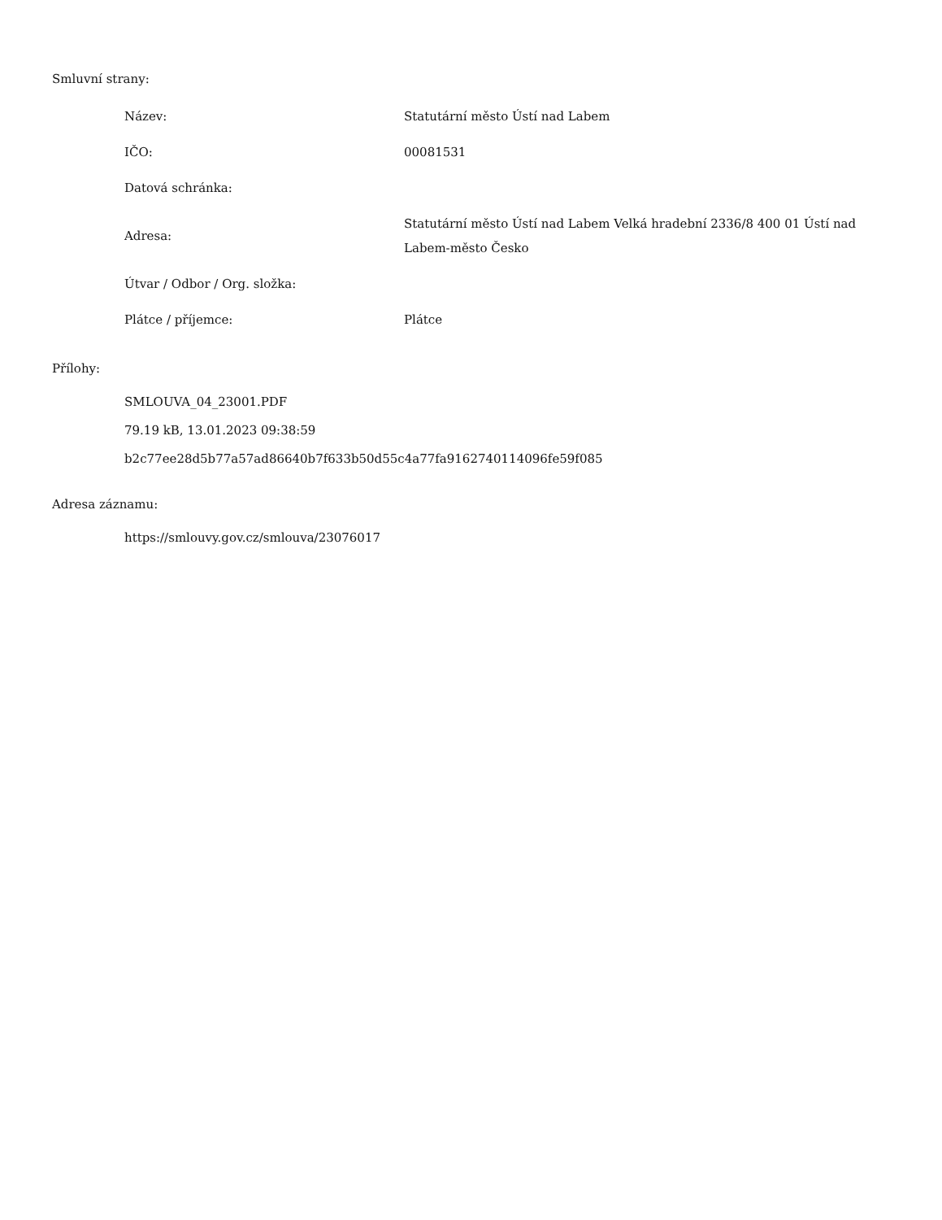Smluvní strany:
| Název: | Statutární město Ústí nad Labem |
| IČO: | 00081531 |
| Datová schránka: | |
| Adresa: | Statutární město Ústí nad Labem Velká hradební 2336/8 400 01 Ústí nad Labem-město Česko |
| Útvar / Odbor / Org. složka: | |
| Plátce / příjemce: | Plátce |
Přílohy:
SMLOUVA_04_23001.PDF
79.19 kB, 13.01.2023 09:38:59
b2c77ee28d5b77a57ad86640b7f633b50d55c4a77fa9162740114096fe59f085
Adresa záznamu:
https://smlouvy.gov.cz/smlouva/23076017